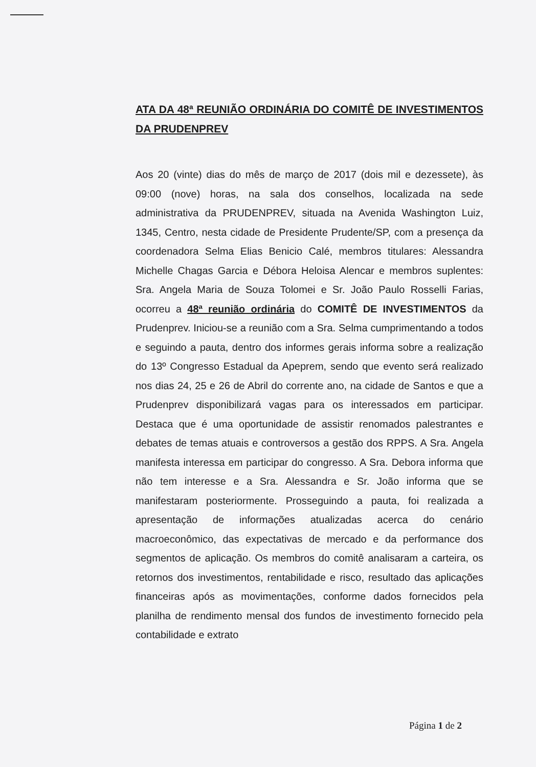ATA DA 48ª REUNIÃO ORDINÁRIA DO COMITÊ DE INVESTIMENTOS DA PRUDENPREV
Aos 20 (vinte) dias do mês de março de 2017 (dois mil e dezessete), às 09:00 (nove) horas, na sala dos conselhos, localizada na sede administrativa da PRUDENPREV, situada na Avenida Washington Luiz, 1345, Centro, nesta cidade de Presidente Prudente/SP, com a presença da coordenadora Selma Elias Benicio Calé, membros titulares: Alessandra Michelle Chagas Garcia e Débora Heloisa Alencar e membros suplentes: Sra. Angela Maria de Souza Tolomei e Sr. João Paulo Rosselli Farias, ocorreu a 48ª reunião ordinária do COMITÊ DE INVESTIMENTOS da Prudenprev. Iniciou-se a reunião com a Sra. Selma cumprimentando a todos e seguindo a pauta, dentro dos informes gerais informa sobre a realização do 13º Congresso Estadual da Apeprem, sendo que evento será realizado nos dias 24, 25 e 26 de Abril do corrente ano, na cidade de Santos e que a Prudenprev disponibilizará vagas para os interessados em participar. Destaca que é uma oportunidade de assistir renomados palestrantes e debates de temas atuais e controversos a gestão dos RPPS. A Sra. Angela manifesta interessa em participar do congresso. A Sra. Debora informa que não tem interesse e a Sra. Alessandra e Sr. João informa que se manifestaram posteriormente. Prosseguindo a pauta, foi realizada a apresentação de informações atualizadas acerca do cenário macroeconômico, das expectativas de mercado e da performance dos segmentos de aplicação. Os membros do comitê analisaram a carteira, os retornos dos investimentos, rentabilidade e risco, resultado das aplicações financeiras após as movimentações, conforme dados fornecidos pela planilha de rendimento mensal dos fundos de investimento fornecido pela contabilidade e extrato
Página 1 de 2